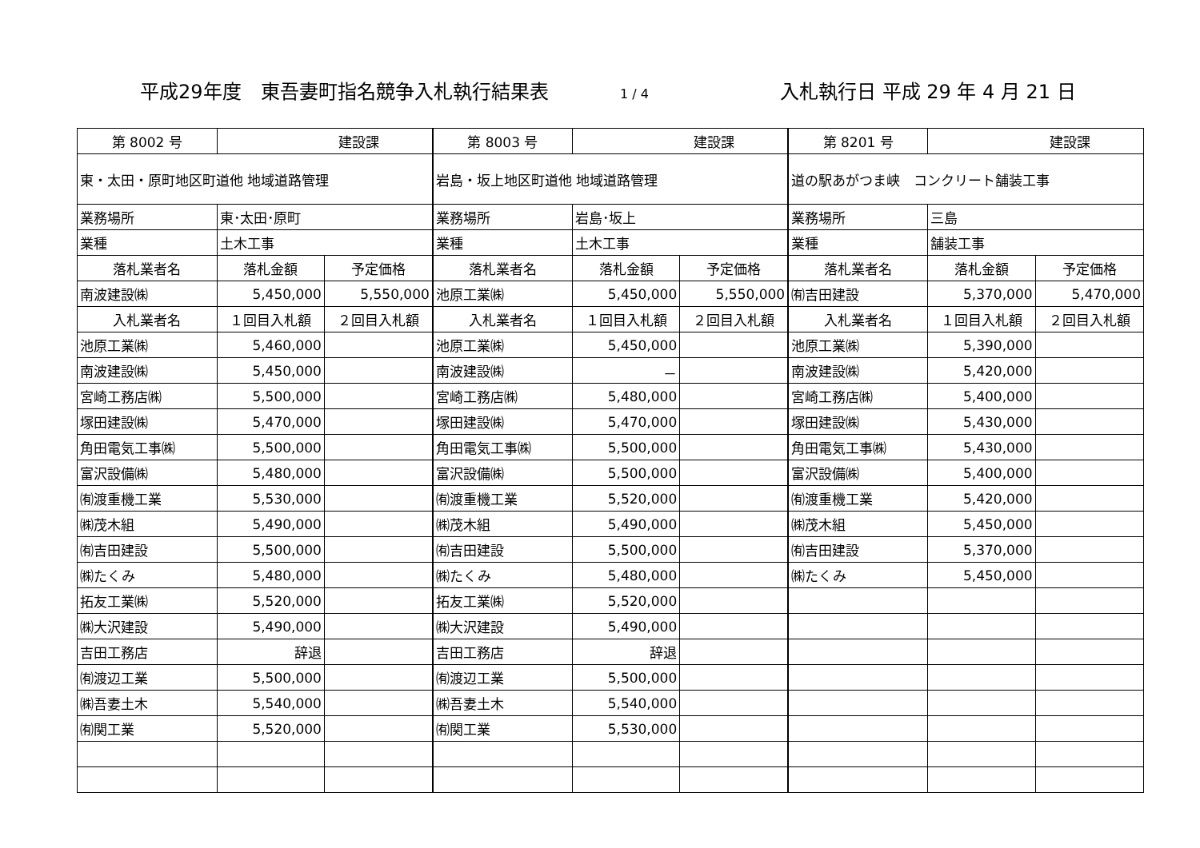平成29年度　東吾妻町指名競争入札執行結果表
1 / 4
入札執行日 平成 29 年 4 月 21 日
| 第 8002 号 | 建設課 | | 第 8003 号 | 建設課 | | 第 8201 号 | 建設課 | |
| 東・太田・原町地区町道他 地域道路管理 | | | 岩島・坂上地区町道他 地域道路管理 | | | 道の駅あがつま峡 コンクリート舗装工事 | | |
| 業務場所 | 東･太田･原町 | | 業務場所 | 岩島･坂上 | | 業務場所 | 三島 | |
| 業種 | 土木工事 | | 業種 | 土木工事 | | 業種 | 舗装工事 | |
| 落札業者名 | 落札金額 | 予定価格 | 落札業者名 | 落札金額 | 予定価格 | 落札業者名 | 落札金額 | 予定価格 |
| 南波建設㈱ | 5,450,000 | 5,550,000 | 池原工業㈱ | 5,450,000 | 5,550,000 | ㈲吉田建設 | 5,370,000 | 5,470,000 |
| 入札業者名 | １回目入札額 | ２回目入札額 | 入札業者名 | １回目入札額 | ２回目入札額 | 入札業者名 | １回目入札額 | ２回目入札額 |
| 池原工業㈱ | 5,460,000 | | 池原工業㈱ | 5,450,000 | | 池原工業㈱ | 5,390,000 | |
| 南波建設㈱ | 5,450,000 | | 南波建設㈱ | － | | 南波建設㈱ | 5,420,000 | |
| 宮崎工務店㈱ | 5,500,000 | | 宮崎工務店㈱ | 5,480,000 | | 宮崎工務店㈱ | 5,400,000 | |
| 塚田建設㈱ | 5,470,000 | | 塚田建設㈱ | 5,470,000 | | 塚田建設㈱ | 5,430,000 | |
| 角田電気工事㈱ | 5,500,000 | | 角田電気工事㈱ | 5,500,000 | | 角田電気工事㈱ | 5,430,000 | |
| 富沢設備㈱ | 5,480,000 | | 富沢設備㈱ | 5,500,000 | | 富沢設備㈱ | 5,400,000 | |
| ㈲渡重機工業 | 5,530,000 | | ㈲渡重機工業 | 5,520,000 | | ㈲渡重機工業 | 5,420,000 | |
| ㈱茂木組 | 5,490,000 | | ㈱茂木組 | 5,490,000 | | ㈱茂木組 | 5,450,000 | |
| ㈲吉田建設 | 5,500,000 | | ㈲吉田建設 | 5,500,000 | | ㈲吉田建設 | 5,370,000 | |
| ㈱たくみ | 5,480,000 | | ㈱たくみ | 5,480,000 | | ㈱たくみ | 5,450,000 | |
| 拓友工業㈱ | 5,520,000 | | 拓友工業㈱ | 5,520,000 | | | | |
| ㈱大沢建設 | 5,490,000 | | ㈱大沢建設 | 5,490,000 | | | | |
| 吉田工務店 | 辞退 | | 吉田工務店 | 辞退 | | | | |
| ㈲渡辺工業 | 5,500,000 | | ㈲渡辺工業 | 5,500,000 | | | | |
| ㈱吾妻土木 | 5,540,000 | | ㈱吾妻土木 | 5,540,000 | | | | |
| ㈲関工業 | 5,520,000 | | ㈲関工業 | 5,530,000 | | | | |